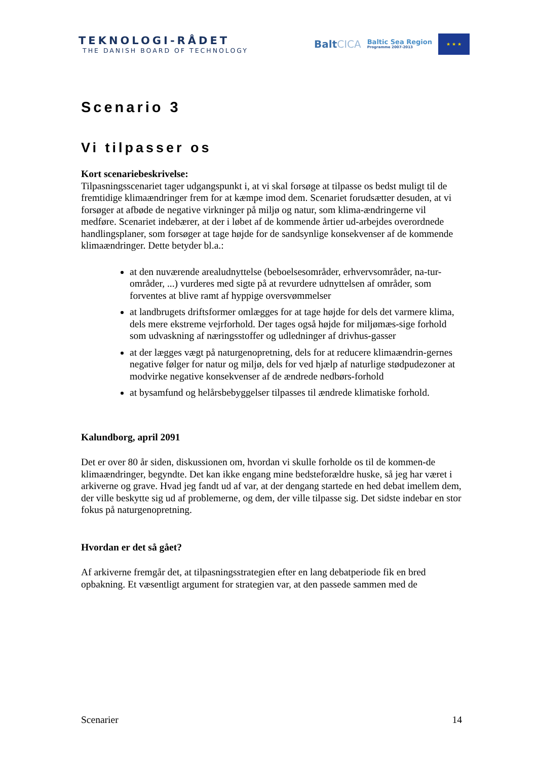TEKNOLOGI-RÅDET
THE DANISH BOARD OF TECHNOLOGY
BaltCICA
Baltic Sea Region
Programme 2007-2013
★ ★ ★
Scenario 3
Vi tilpasser os
Kort scenariebeskrivelse:
Tilpasningsscenariet tager udgangspunkt i, at vi skal forsøge at tilpasse os bedst muligt til de fremtidige klimaændringer frem for at kæmpe imod dem. Scenariet forudsætter desuden, at vi forsøger at afbøde de negative virkninger på miljø og natur, som klima-ændringerne vil medføre. Scenariet indebærer, at der i løbet af de kommende årtier ud-arbejdes overordnede handlingsplaner, som forsøger at tage højde for de sandsynlige konsekvenser af de kommende klimaændringer. Dette betyder bl.a.:
at den nuværende arealudnyttelse (beboelsesområder, erhvervsområder, na-tur-områder, ...) vurderes med sigte på at revurdere udnyttelsen af områder, som forventes at blive ramt af hyppige oversvømmelser
at landbrugets driftsformer omlægges for at tage højde for dels det varmere klima, dels mere ekstreme vejrforhold. Der tages også højde for miljømæs-sige forhold som udvaskning af næringsstoffer og udledninger af drivhus-gasser
at der lægges vægt på naturgenopretning, dels for at reducere klimaændrin-gernes negative følger for natur og miljø, dels for ved hjælp af naturlige stødpudezoner at modvirke negative konsekvenser af de ændrede nedbørs-forhold
at bysamfund og helårsbebyggelser tilpasses til ændrede klimatiske forhold.
Kalundborg, april 2091
Det er over 80 år siden, diskussionen om, hvordan vi skulle forholde os til de kommen-de klimaændringer, begyndte. Det kan ikke engang mine bedsteforældre huske, så jeg har været i arkiverne og grave. Hvad jeg fandt ud af var, at der dengang startede en hed debat imellem dem, der ville beskytte sig ud af problemerne, og dem, der ville tilpasse sig. Det sidste indebar en stor fokus på naturgenopretning.
Hvordan er det så gået?
Af arkiverne fremgår det, at tilpasningsstrategien efter en lang debatperiode fik en bred opbakning. Et væsentligt argument for strategien var, at den passede sammen med de
Scenarier 14